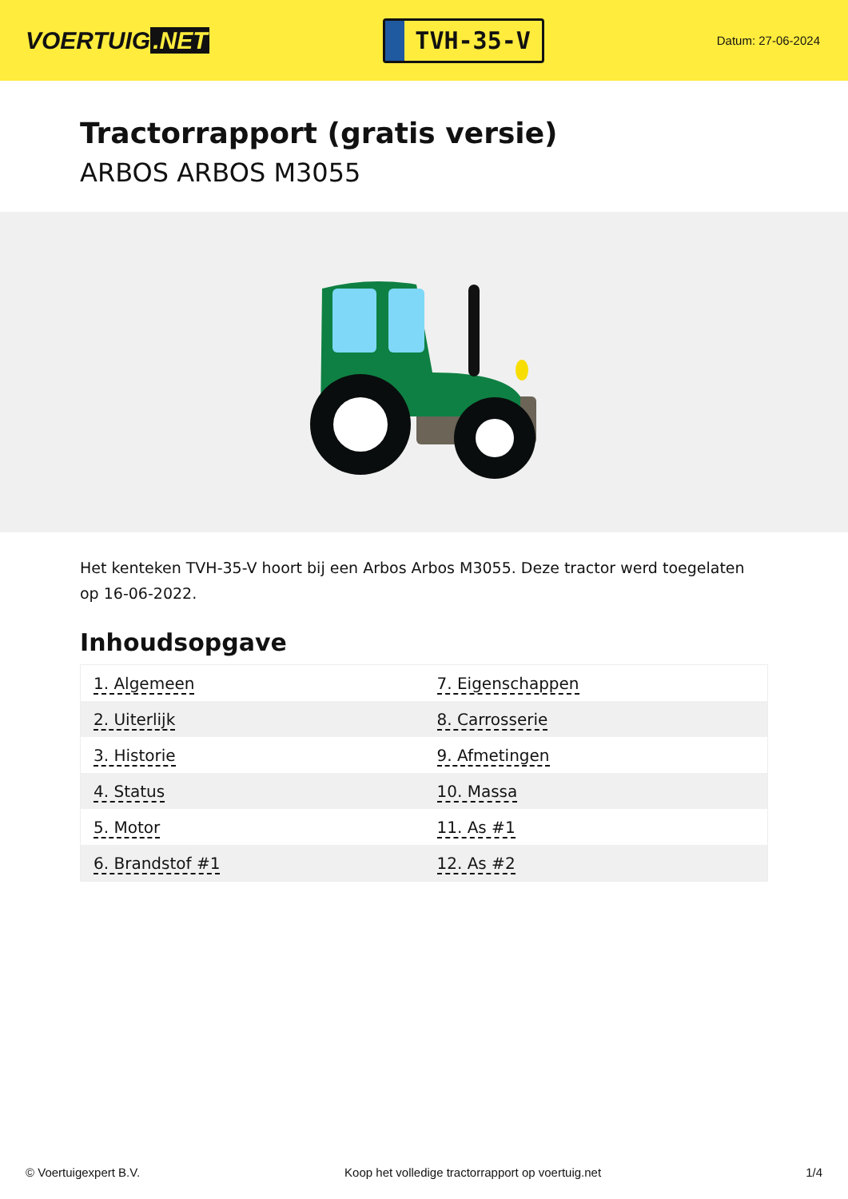VOERTUIG.NET
TVH-35-V
Datum: 27-06-2024
Tractorrapport (gratis versie)
ARBOS ARBOS M3055
Het kenteken TVH-35-V hoort bij een Arbos Arbos M3055. Deze tractor werd toegelaten op 16-06-2022.
Inhoudsopgave
| 1. Algemeen | 7. Eigenschappen |
| 2. Uiterlijk | 8. Carrosserie |
| 3. Historie | 9. Afmetingen |
| 4. Status | 10. Massa |
| 5. Motor | 11. As #1 |
| 6. Brandstof #1 | 12. As #2 |
© Voertuigexpert B.V. Koop het volledige tractorrapport op voertuig.net 1/4